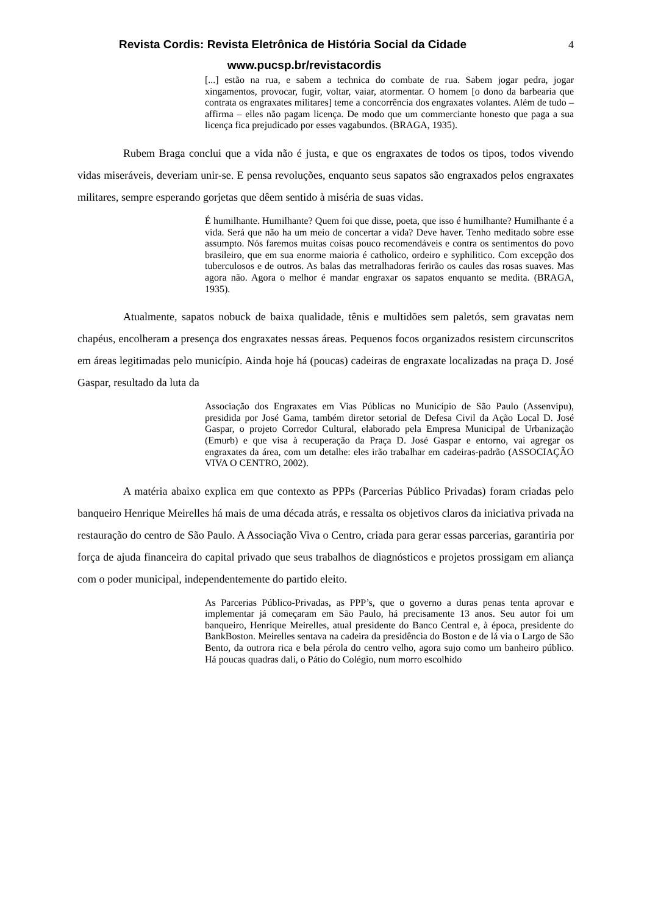Revista Cordis: Revista Eletrônica de História Social da Cidade
4
www.pucsp.br/revistacordis
[...] estão na rua, e sabem a technica do combate de rua. Sabem jogar pedra, jogar xingamentos, provocar, fugir, voltar, vaiar, atormentar. O homem [o dono da barbearia que contrata os engraxates militares] teme a concorrência dos engraxates volantes. Além de tudo – affirma – elles não pagam licença. De modo que um commerciante honesto que paga a sua licença fica prejudicado por esses vagabundos. (BRAGA, 1935).
Rubem Braga conclui que a vida não é justa, e que os engraxates de todos os tipos, todos vivendo vidas miseráveis, deveriam unir-se. E pensa revoluções, enquanto seus sapatos são engraxados pelos engraxates militares, sempre esperando gorjetas que dêem sentido à miséria de suas vidas.
É humilhante. Humilhante? Quem foi que disse, poeta, que isso é humilhante? Humilhante é a vida. Será que não ha um meio de concertar a vida? Deve haver. Tenho meditado sobre esse assumpto. Nós faremos muitas coisas pouco recomendáveis e contra os sentimentos do povo brasileiro, que em sua enorme maioria é catholico, ordeiro e syphilitico. Com excepção dos tuberculosos e de outros. As balas das metralhadoras ferirão os caules das rosas suaves. Mas agora não. Agora o melhor é mandar engraxar os sapatos enquanto se medita. (BRAGA, 1935).
Atualmente, sapatos nobuck de baixa qualidade, tênis e multidões sem paletós, sem gravatas nem chapéus, encolheram a presença dos engraxates nessas áreas. Pequenos focos organizados resistem circunscritos em áreas legitimadas pelo município. Ainda hoje há (poucas) cadeiras de engraxate localizadas na praça D. José Gaspar, resultado da luta da
Associação dos Engraxates em Vias Públicas no Município de São Paulo (Assenvipu), presidida por José Gama, também diretor setorial de Defesa Civil da Ação Local D. José Gaspar, o projeto Corredor Cultural, elaborado pela Empresa Municipal de Urbanização (Emurb) e que visa à recuperação da Praça D. José Gaspar e entorno, vai agregar os engraxates da área, com um detalhe: eles irão trabalhar em cadeiras-padrão (ASSOCIAÇÃO VIVA O CENTRO, 2002).
A matéria abaixo explica em que contexto as PPPs (Parcerias Público Privadas) foram criadas pelo banqueiro Henrique Meirelles há mais de uma década atrás, e ressalta os objetivos claros da iniciativa privada na restauração do centro de São Paulo. A Associação Viva o Centro, criada para gerar essas parcerias, garantiria por força de ajuda financeira do capital privado que seus trabalhos de diagnósticos e projetos prossigam em aliança com o poder municipal, independentemente do partido eleito.
As Parcerias Público-Privadas, as PPP’s, que o governo a duras penas tenta aprovar e implementar já começaram em São Paulo, há precisamente 13 anos. Seu autor foi um banqueiro, Henrique Meirelles, atual presidente do Banco Central e, à época, presidente do BankBoston. Meirelles sentava na cadeira da presidência do Boston e de lá via o Largo de São Bento, da outrora rica e bela pérola do centro velho, agora sujo como um banheiro público. Há poucas quadras dali, o Pátio do Colégio, num morro escolhido